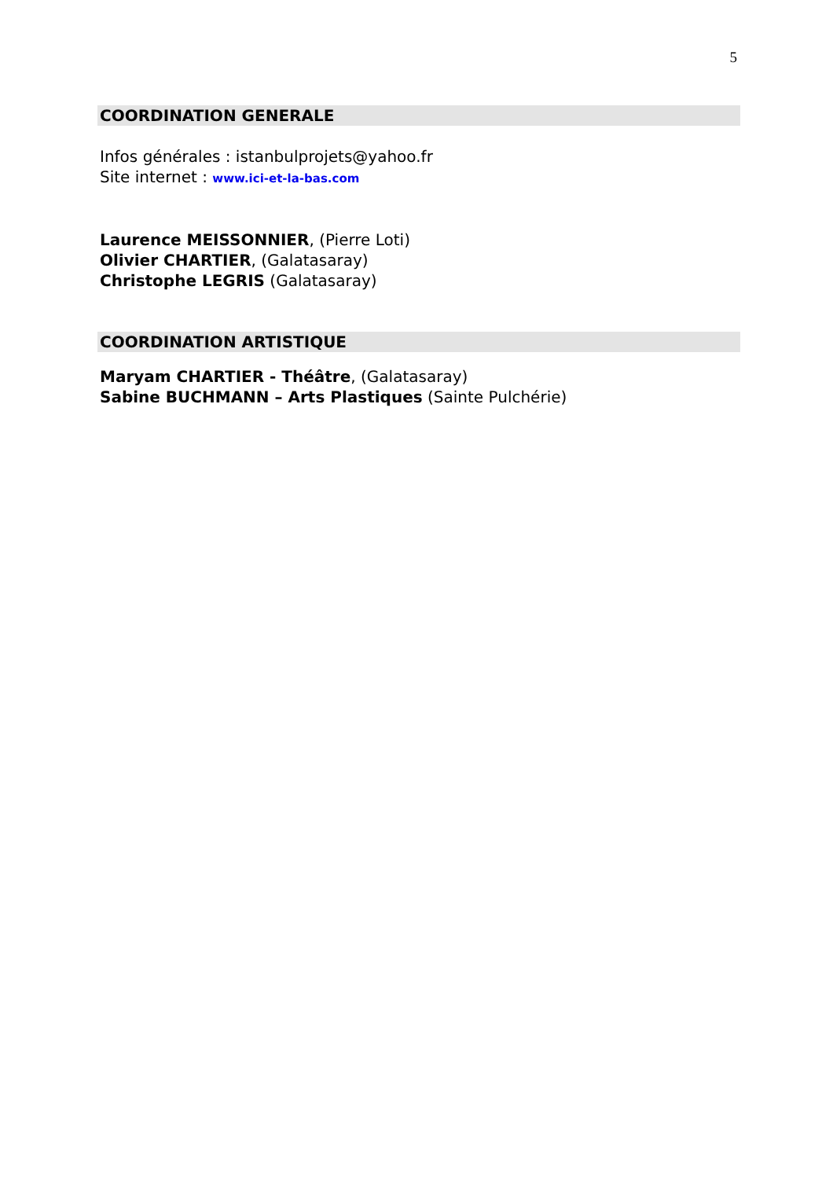5
COORDINATION GENERALE
Infos générales : istanbulprojets@yahoo.fr
Site internet : www.ici-et-la-bas.com
Laurence MEISSONNIER, (Pierre Loti)
Olivier CHARTIER, (Galatasaray)
Christophe LEGRIS (Galatasaray)
COORDINATION ARTISTIQUE
Maryam CHARTIER - Théâtre, (Galatasaray)
Sabine BUCHMANN – Arts Plastiques (Sainte Pulchérie)